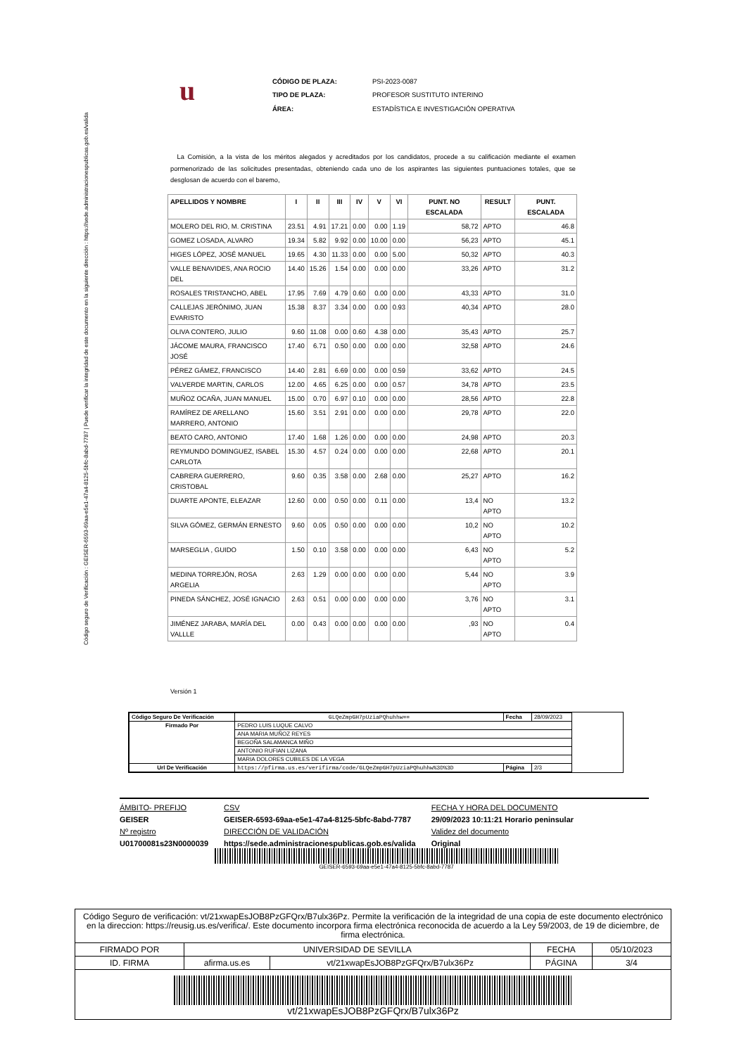Código seguro de Verificación : GEISER-6593-69aa-e5e1-47a4-8125-5bfc-8abd-7787 | Puede verificar la integridad de este documento en la siguiente dirección : https://sede.administracionespublicas.gob.es/valida
u
| CÓDIGO DE PLAZA: | PSI-2023-0087 |
| TIPO DE PLAZA: | PROFESOR SUSTITUTO INTERINO |
| ÁREA: | ESTADÍSTICA E INVESTIGACIÓN OPERATIVA |
La Comisión, a la vista de los méritos alegados y acreditados por los candidatos, procede a su calificación mediante el examen pormenorizado de las solicitudes presentadas, obteniendo cada uno de los aspirantes las siguientes puntuaciones totales, que se desglosan de acuerdo con el baremo,
| APELLIDOS Y NOMBRE | I | II | III | IV | V | VI | PUNT. NO ESCALADA | RESULT | PUNT. ESCALADA |
| --- | --- | --- | --- | --- | --- | --- | --- | --- | --- |
| MOLERO DEL RIO, M. CRISTINA | 23.51 | 4.91 | 17.21 | 0.00 | 0.00 | 1.19 | 58,72 | APTO | 46.8 |
| GOMEZ LOSADA, ALVARO | 19.34 | 5.82 | 9.92 | 0.00 | 10.00 | 0.00 | 56,23 | APTO | 45.1 |
| HIGES LÓPEZ, JOSÉ MANUEL | 19.65 | 4.30 | 11.33 | 0.00 | 0.00 | 5.00 | 50,32 | APTO | 40.3 |
| VALLE BENAVIDES, ANA ROCIO DEL | 14.40 | 15.26 | 1.54 | 0.00 | 0.00 | 0.00 | 33,26 | APTO | 31.2 |
| ROSALES TRISTANCHO, ABEL | 17.95 | 7.69 | 4.79 | 0.60 | 0.00 | 0.00 | 43,33 | APTO | 31.0 |
| CALLEJAS JERÓNIMO, JUAN EVARISTO | 15.38 | 8.37 | 3.34 | 0.00 | 0.00 | 0.93 | 40,34 | APTO | 28.0 |
| OLIVA CONTERO, JULIO | 9.60 | 11.08 | 0.00 | 0.60 | 4.38 | 0.00 | 35,43 | APTO | 25.7 |
| JÁCOME MAURA, FRANCISCO JOSÉ | 17.40 | 6.71 | 0.50 | 0.00 | 0.00 | 0.00 | 32,58 | APTO | 24.6 |
| PÉREZ GÁMEZ, FRANCISCO | 14.40 | 2.81 | 6.69 | 0.00 | 0.00 | 0.59 | 33,62 | APTO | 24.5 |
| VALVERDE MARTIN, CARLOS | 12.00 | 4.65 | 6.25 | 0.00 | 0.00 | 0.57 | 34,78 | APTO | 23.5 |
| MUÑOZ OCAÑA, JUAN MANUEL | 15.00 | 0.70 | 6.97 | 0.10 | 0.00 | 0.00 | 28,56 | APTO | 22.8 |
| RAMÍREZ DE ARELLANO MARRERO, ANTONIO | 15.60 | 3.51 | 2.91 | 0.00 | 0.00 | 0.00 | 29,78 | APTO | 22.0 |
| BEATO CARO, ANTONIO | 17.40 | 1.68 | 1.26 | 0.00 | 0.00 | 0.00 | 24,98 | APTO | 20.3 |
| REYMUNDO DOMINGUEZ, ISABEL CARLOTA | 15.30 | 4.57 | 0.24 | 0.00 | 0.00 | 0.00 | 22,68 | APTO | 20.1 |
| CABRERA GUERRERO, CRISTOBAL | 9.60 | 0.35 | 3.58 | 0.00 | 2.68 | 0.00 | 25,27 | APTO | 16.2 |
| DUARTE APONTE, ELEAZAR | 12.60 | 0.00 | 0.50 | 0.00 | 0.11 | 0.00 | 13,4 | NO APTO | 13.2 |
| SILVA GÓMEZ, GERMÁN ERNESTO | 9.60 | 0.05 | 0.50 | 0.00 | 0.00 | 0.00 | 10,2 | NO APTO | 10.2 |
| MARSEGLIA , GUIDO | 1.50 | 0.10 | 3.58 | 0.00 | 0.00 | 0.00 | 6,43 | NO APTO | 5.2 |
| MEDINA TORREJÓN, ROSA ARGELIA | 2.63 | 1.29 | 0.00 | 0.00 | 0.00 | 0.00 | 5,44 | NO APTO | 3.9 |
| PINEDA SÁNCHEZ, JOSÉ IGNACIO | 2.63 | 0.51 | 0.00 | 0.00 | 0.00 | 0.00 | 3,76 | NO APTO | 3.1 |
| JIMÉNEZ JARABA, MARÍA DEL VALLLE | 0.00 | 0.43 | 0.00 | 0.00 | 0.00 | 0.00 | ,93 | NO APTO | 0.4 |
Versión 1
| Código Seguro De Verificación | GLQeZmpGH7pUziaPQhuhhw== | Fecha | 28/09/2023 |
| Firmado Por | PEDRO LUIS LUQUE CALVO | | |
| | ANA MARIA MUÑOZ REYES | | |
| | BEGOÑA SALAMANCA MIÑO | | |
| | ANTONIO RUFIAN LIZANA | | |
| | MARIA DOLORES CUBILES DE LA VEGA | | |
| Url De Verificación | https://pfirma.us.es/verifirma/code/GLQeZmpGH7pUziaPQhuhhw%3D%3D | Página | 2/3 |
ÁMBITO- PREFIJO
GEISER
Nº registro
U01700081s23N0000039
CSV
GEISER-6593-69aa-e5e1-47a4-8125-5bfc-8abd-7787
DIRECCIÓN DE VALIDACIÓN
https://sede.administracionespublicas.gob.es/valida
FECHA Y HORA DEL DOCUMENTO
29/09/2023 10:11:21 Horario peninsular
Validez del documento
Original
GEISER-6593-69aa-e5e1-47a4-8125-5bfc-8abd-7787
Código Seguro de verificación: vt/21xwapEsJOB8PzGFQrx/B7ulx36Pz. Permite la verificación de la integridad de una copia de este documento electrónico en la direccion: https://reusig.us.es/verifica/. Este documento incorpora firma electrónica reconocida de acuerdo a la Ley 59/2003, de 19 de diciembre, de firma electrónica.
| FIRMADO POR | UNIVERSIDAD DE SEVILLA | | FECHA | 05/10/2023 |
| ID. FIRMA | afirma.us.es | vt/21xwapEsJOB8PzGFQrx/B7ulx36Pz | PÁGINA | 3/4 |
| vt/21xwapEsJOB8PzGFQrx/B7ulx36Pz | | | | |